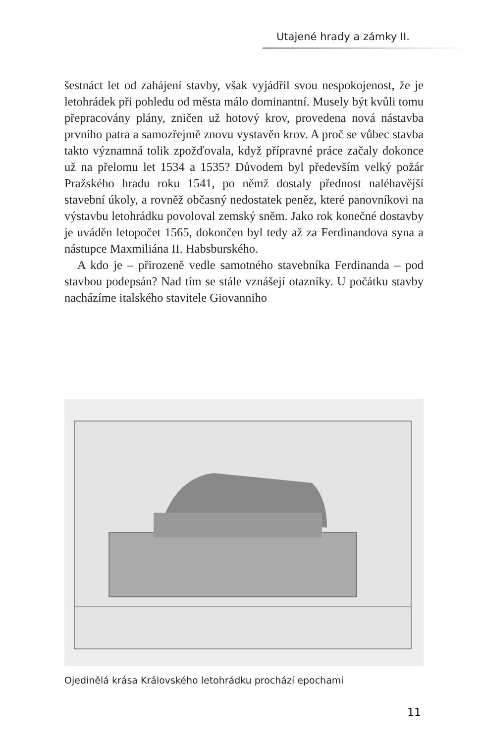Utajené hrady a zámky II.
šestnáct let od zahájení stavby, však vyjádřil svou nespokojenost, že je letohrádek při pohledu od města málo dominantní. Musely být kvůli tomu přepracovány plány, zničen už hotový krov, provedena nová nástavba prvního patra a samozřejmě znovu vystavěn krov. A proč se vůbec stavba takto významná tolik zpožďovala, když přípravné práce začaly dokonce už na přelomu let 1534 a 1535? Důvodem byl především velký požár Pražského hradu roku 1541, po němž dostaly přednost naléhavější stavební úkoly, a rovněž občasný nedostatek peněz, které panovníkovi na výstavbu letohrádku povoloval zemský sněm. Jako rok konečné dostavby je uváděn letopočet 1565, dokončen byl tedy až za Ferdinandova syna a nástupce Maxmiliána II. Habsburského.
A kdo je – přirozeně vedle samotného stavebníka Ferdinanda – pod stavbou podepsán? Nad tím se stále vznášejí otazníky. U počátku stavby nacházíme italského stavitele Giovanniho
Ojedinělá krása Královského letohrádku prochází epochami
11